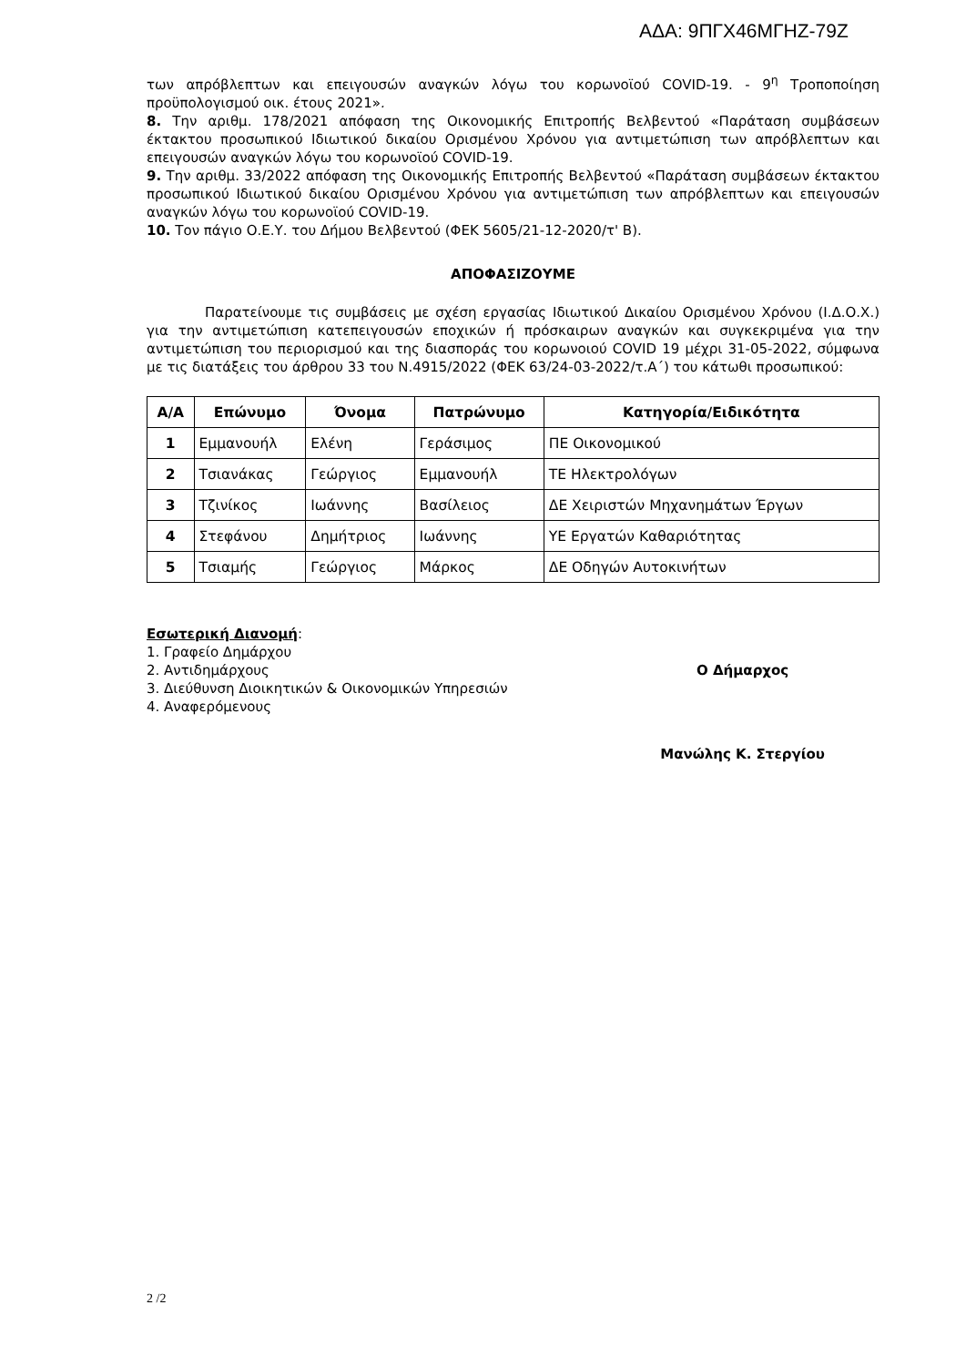ΑΔΑ: 9ΠΓΧ46ΜΓΗΖ-79Ζ
των απρόβλεπτων και επειγουσών αναγκών λόγω του κορωνοϊού COVID-19. - 9<sup>η</sup> Τροποποίηση προϋπολογισμού οικ. έτους 2021».
8. Την αριθμ. 178/2021 απόφαση της Οικονομικής Επιτροπής Βελβεντού «Παράταση συμβάσεων έκτακτου προσωπικού Ιδιωτικού δικαίου Ορισμένου Χρόνου για αντιμετώπιση των απρόβλεπτων και επειγουσών αναγκών λόγω του κορωνοϊού COVID-19.
9. Την αριθμ. 33/2022 απόφαση της Οικονομικής Επιτροπής Βελβεντού «Παράταση συμβάσεων έκτακτου προσωπικού Ιδιωτικού δικαίου Ορισμένου Χρόνου για αντιμετώπιση των απρόβλεπτων και επειγουσών αναγκών λόγω του κορωνοϊού COVID-19.
10. Τον πάγιο Ο.Ε.Υ. του Δήμου Βελβεντού (ΦΕΚ 5605/21-12-2020/τ' Β).
ΑΠΟΦΑΣΙΖΟΥΜΕ
Παρατείνουμε τις συμβάσεις με σχέση εργασίας Ιδιωτικού Δικαίου Ορισμένου Χρόνου (Ι.Δ.Ο.Χ.) για την αντιμετώπιση κατεπειγουσών εποχικών ή πρόσκαιρων αναγκών και συγκεκριμένα για την αντιμετώπιση του περιορισμού και της διασποράς του κορωνοιού COVID 19 μέχρι 31-05-2022, σύμφωνα με τις διατάξεις του άρθρου 33 του Ν.4915/2022 (ΦΕΚ 63/24-03-2022/τ.Α΄) του κάτωθι προσωπικού:
| Α/Α | Επώνυμο | Όνομα | Πατρώνυμο | Κατηγορία/Ειδικότητα |
| --- | --- | --- | --- | --- |
| 1 | Εμμανουήλ | Ελένη | Γεράσιμος | ΠΕ Οικονομικού |
| 2 | Τσιανάκας | Γεώργιος | Εμμανουήλ | ΤΕ Ηλεκτρολόγων |
| 3 | Τζινίκος | Ιωάννης | Βασίλειος | ΔΕ Χειριστών Μηχανημάτων Έργων |
| 4 | Στεφάνου | Δημήτριος | Ιωάννης | ΥΕ Εργατών Καθαριότητας |
| 5 | Τσιαμής | Γεώργιος | Μάρκος | ΔΕ Οδηγών Αυτοκινήτων |
Εσωτερική Διανομή:
1. Γραφείο Δημάρχου
2. Αντιδημάρχους
3. Διεύθυνση Διοικητικών & Οικονομικών Υπηρεσιών
4. Αναφερόμενους
Ο Δήμαρχος
Μανώλης Κ. Στεργίου
2 /2